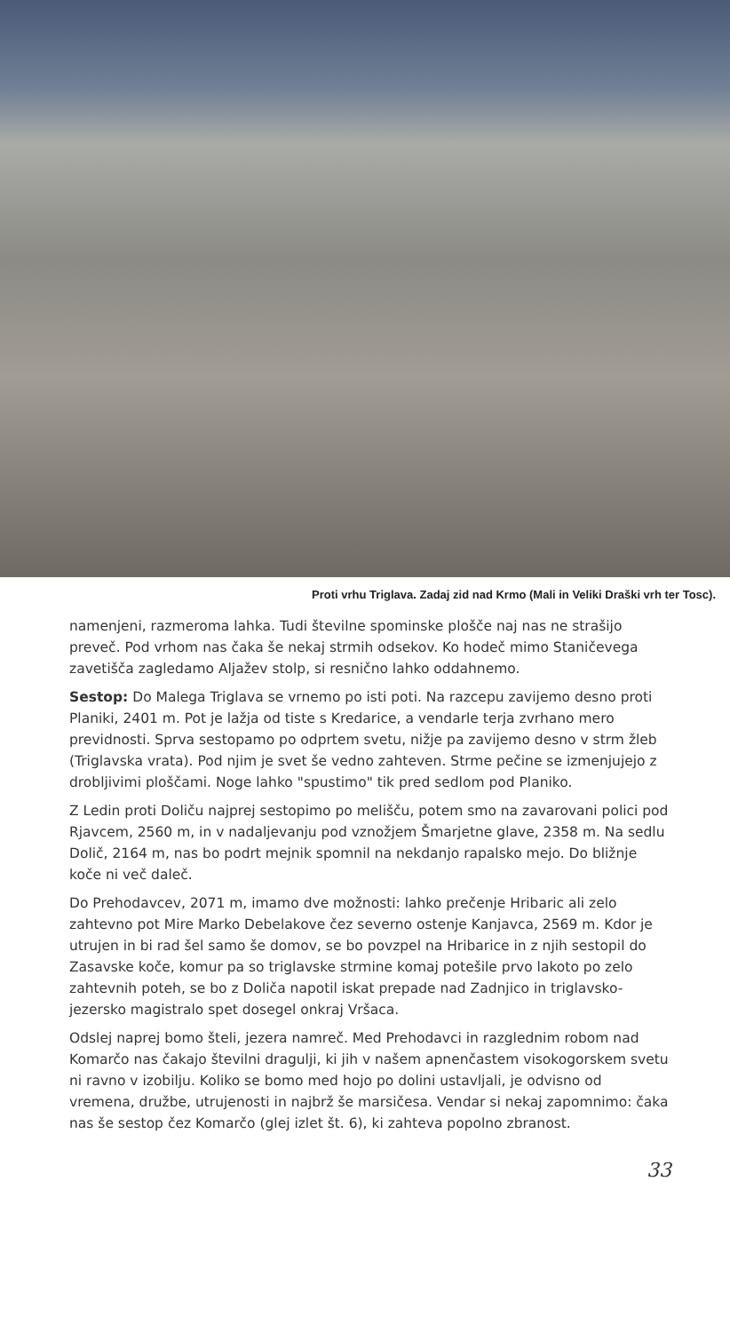Proti vrhu Triglava. Zadaj zid nad Krmo (Mali in Veliki Draški vrh ter Tosc).
namenjeni, razmeroma lahka. Tudi številne spominske plošče naj nas ne strašijo preveč. Pod vrhom nas čaka še nekaj strmih odsekov. Ko hodeč mimo Staničevega zavetišča zagledamo Aljažev stolp, si resnično lahko oddahnemo.
Sestop: Do Malega Triglava se vrnemo po isti poti. Na razcepu zavijemo desno proti Planiki, 2401 m. Pot je lažja od tiste s Kredarice, a vendarle terja zvrhano mero previdnosti. Sprva sestopamo po odprtem svetu, nižje pa zavijemo desno v strm žleb (Triglavska vrata). Pod njim je svet še vedno zahteven. Strme pečine se izmenjujejo z drobljivimi ploščami. Noge lahko "spustimo" tik pred sedlom pod Planiko.
Z Ledin proti Doliču najprej sestopimo po melišču, potem smo na zavarovani polici pod Rjavcem, 2560 m, in v nadaljevanju pod vznožjem Šmarjetne glave, 2358 m. Na sedlu Dolič, 2164 m, nas bo podrt mejnik spomnil na nekdanjo rapalsko mejo. Do bližnje koče ni več daleč.
Do Prehodavcev, 2071 m, imamo dve možnosti: lahko prečenje Hribaric ali zelo zahtevno pot Mire Marko Debelakove čez severno ostenje Kanjavca, 2569 m. Kdor je utrujen in bi rad šel samo še domov, se bo povzpel na Hribarice in z njih sestopil do Zasavske koče, komur pa so triglavske strmine komaj potešile prvo lakoto po zelo zahtevnih poteh, se bo z Doliča napotil iskat prepade nad Zadnjico in triglavsko-jezersko magistralo spet dosegel onkraj Vršaca.
Odslej naprej bomo šteli, jezera namreč. Med Prehodavci in razglednim robom nad Komarčo nas čakajo številni dragulji, ki jih v našem apnenčastem visokogorskem svetu ni ravno v izobilju. Koliko se bomo med hojo po dolini ustavljali, je odvisno od vremena, družbe, utrujenosti in najbrž še marsičesa. Vendar si nekaj zapomnimo: čaka nas še sestop čez Komarčo (glej izlet št. 6), ki zahteva popolno zbranost.
33